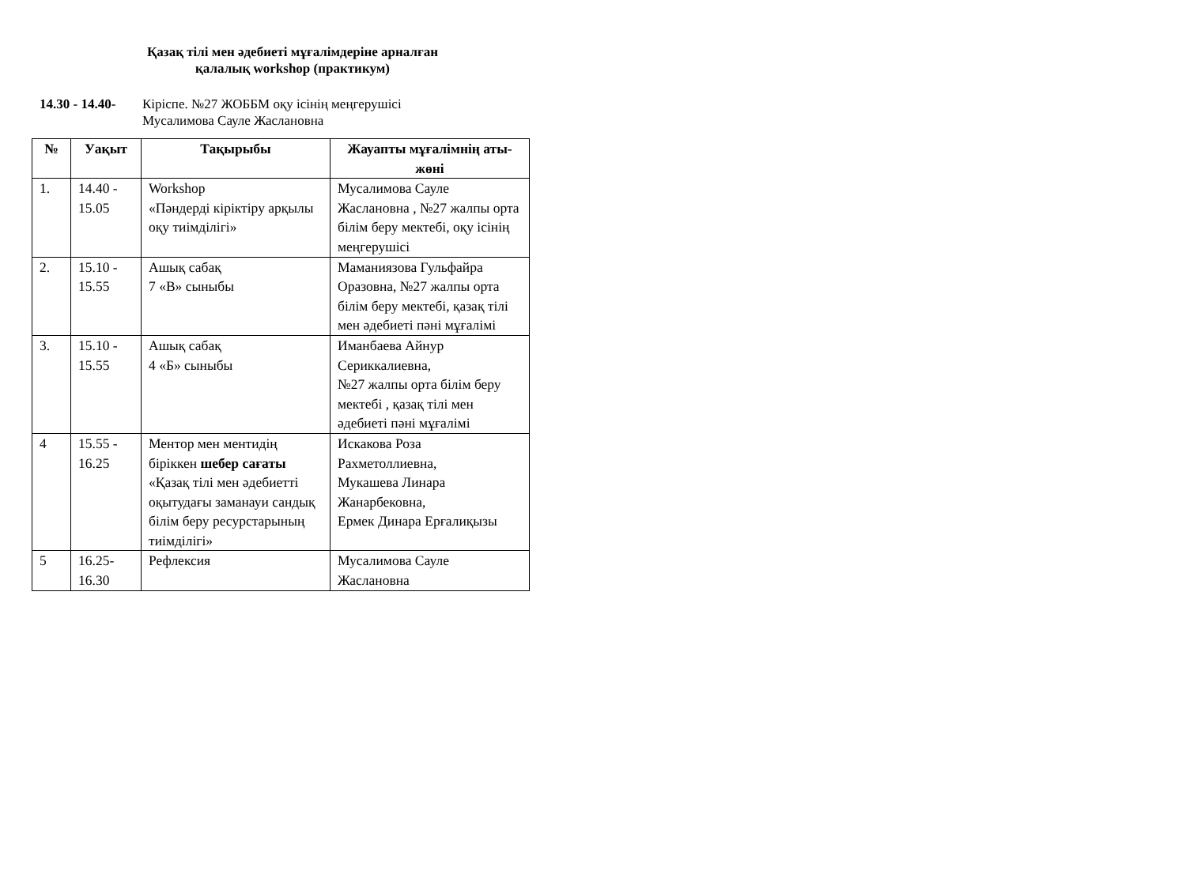Қазақ тілі мен әдебиеті мұғалімдеріне арналған
қалалық workshop (практикум)
14.30 - 14.40-
Кіріспе. №27 ЖОББМ оқу ісінің меңгерушісі
Мусалимова Сауле Жаслановна
| № | Уақыт | Тақырыбы | Жауапты мұғалімнің аты-жөні |
| --- | --- | --- | --- |
| 1. | 14.40 - 15.05 | Workshop «Пәндерді кіріктіру арқылы оқу тиімділігі» | Мусалимова Сауле Жаслановна , №27 жалпы орта білім беру мектебі, оқу ісінің меңгерушісі |
| 2. | 15.10 - 15.55 | Ашық сабақ 7 «В» сыныбы | Маманиязова Гульфайра Оразовна, №27 жалпы орта білім беру мектебі, қазақ тілі мен әдебиеті пәні мұғалімі |
| 3. | 15.10 - 15.55 | Ашық сабақ 4 «Б» сыныбы | Иманбаева Айнур Сериккалиевна, №27 жалпы орта білім беру мектебі , қазақ тілі мен әдебиеті пәні мұғалімі |
| 4 | 15.55 - 16.25 | Ментор мен ментидің біріккен шебер сағаты «Қазақ тілі мен әдебиетті оқытудағы заманауи сандық білім беру ресурстарының тиімділігі» | Искакова Роза Рахметоллиевна, Мукашева Линара Жанарбековна, Ермек Динара Ерғалиқызы |
| 5 | 16.25- 16.30 | Рефлексия | Мусалимова Сауле Жаслановна |